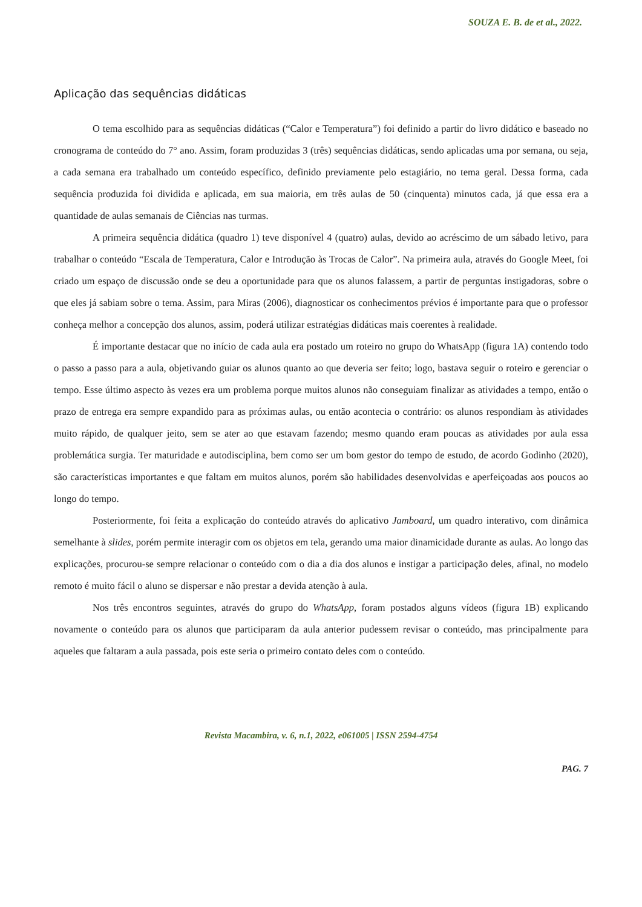SOUZA E. B. de et al., 2022.
Aplicação das sequências didáticas
O tema escolhido para as sequências didáticas (“Calor e Temperatura”) foi definido a partir do livro didático e baseado no cronograma de conteúdo do 7° ano. Assim, foram produzidas 3 (três) sequências didáticas, sendo aplicadas uma por semana, ou seja, a cada semana era trabalhado um conteúdo específico, definido previamente pelo estagiário, no tema geral. Dessa forma, cada sequência produzida foi dividida e aplicada, em sua maioria, em três aulas de 50 (cinquenta) minutos cada, já que essa era a quantidade de aulas semanais de Ciências nas turmas.
A primeira sequência didática (quadro 1) teve disponível 4 (quatro) aulas, devido ao acréscimo de um sábado letivo, para trabalhar o conteúdo “Escala de Temperatura, Calor e Introdução às Trocas de Calor”. Na primeira aula, através do Google Meet, foi criado um espaço de discussão onde se deu a oportunidade para que os alunos falassem, a partir de perguntas instigadoras, sobre o que eles já sabiam sobre o tema. Assim, para Miras (2006), diagnosticar os conhecimentos prévios é importante para que o professor conheça melhor a concepção dos alunos, assim, poderá utilizar estratégias didáticas mais coerentes à realidade.
É importante destacar que no início de cada aula era postado um roteiro no grupo do WhatsApp (figura 1A) contendo todo o passo a passo para a aula, objetivando guiar os alunos quanto ao que deveria ser feito; logo, bastava seguir o roteiro e gerenciar o tempo. Esse último aspecto às vezes era um problema porque muitos alunos não conseguiam finalizar as atividades a tempo, então o prazo de entrega era sempre expandido para as próximas aulas, ou então acontecia o contrário: os alunos respondiam às atividades muito rápido, de qualquer jeito, sem se ater ao que estavam fazendo; mesmo quando eram poucas as atividades por aula essa problemática surgia. Ter maturidade e autodisciplina, bem como ser um bom gestor do tempo de estudo, de acordo Godinho (2020), são características importantes e que faltam em muitos alunos, porém são habilidades desenvolvidas e aperfeiçoadas aos poucos ao longo do tempo.
Posteriormente, foi feita a explicação do conteúdo através do aplicativo Jamboard, um quadro interativo, com dinâmica semelhante à slides, porém permite interagir com os objetos em tela, gerando uma maior dinamicidade durante as aulas. Ao longo das explicações, procurou-se sempre relacionar o conteúdo com o dia a dia dos alunos e instigar a participação deles, afinal, no modelo remoto é muito fácil o aluno se dispersar e não prestar a devida atenção à aula.
Nos três encontros seguintes, através do grupo do WhatsApp, foram postados alguns vídeos (figura 1B) explicando novamente o conteúdo para os alunos que participaram da aula anterior pudessem revisar o conteúdo, mas principalmente para aqueles que faltaram a aula passada, pois este seria o primeiro contato deles com o conteúdo.
Revista Macambira, v. 6, n.1, 2022, e061005 | ISSN 2594-4754
PAG. 7